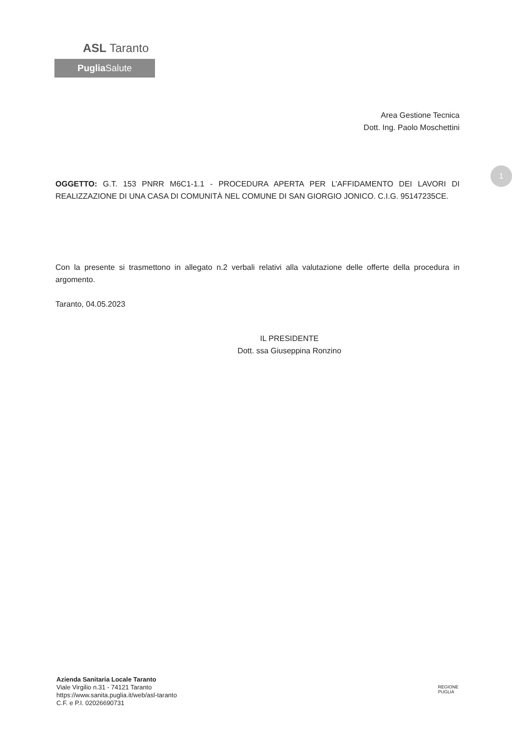ASL Taranto
Puglia Salute
1
Area Gestione Tecnica
Dott. Ing. Paolo Moschettini
OGGETTO: G.T. 153 PNRR M6C1-1.1 - PROCEDURA APERTA PER L’AFFIDAMENTO DEI LAVORI DI REALIZZAZIONE DI UNA CASA DI COMUNITÀ NEL COMUNE DI SAN GIORGIO JONICO. C.I.G. 95147235CE.
Con la presente si trasmettono in allegato n.2 verbali relativi alla valutazione delle offerte della procedura in argomento.
Taranto, 04.05.2023
IL PRESIDENTE
Dott. ssa Giuseppina Ronzino
Azienda Sanitaria Locale Taranto
Viale Virgilio n.31 - 74121 Taranto
https://www.sanita.puglia.it/web/asl-taranto
C.F. e P.I. 02026690731
REGIONE
PUGLIA